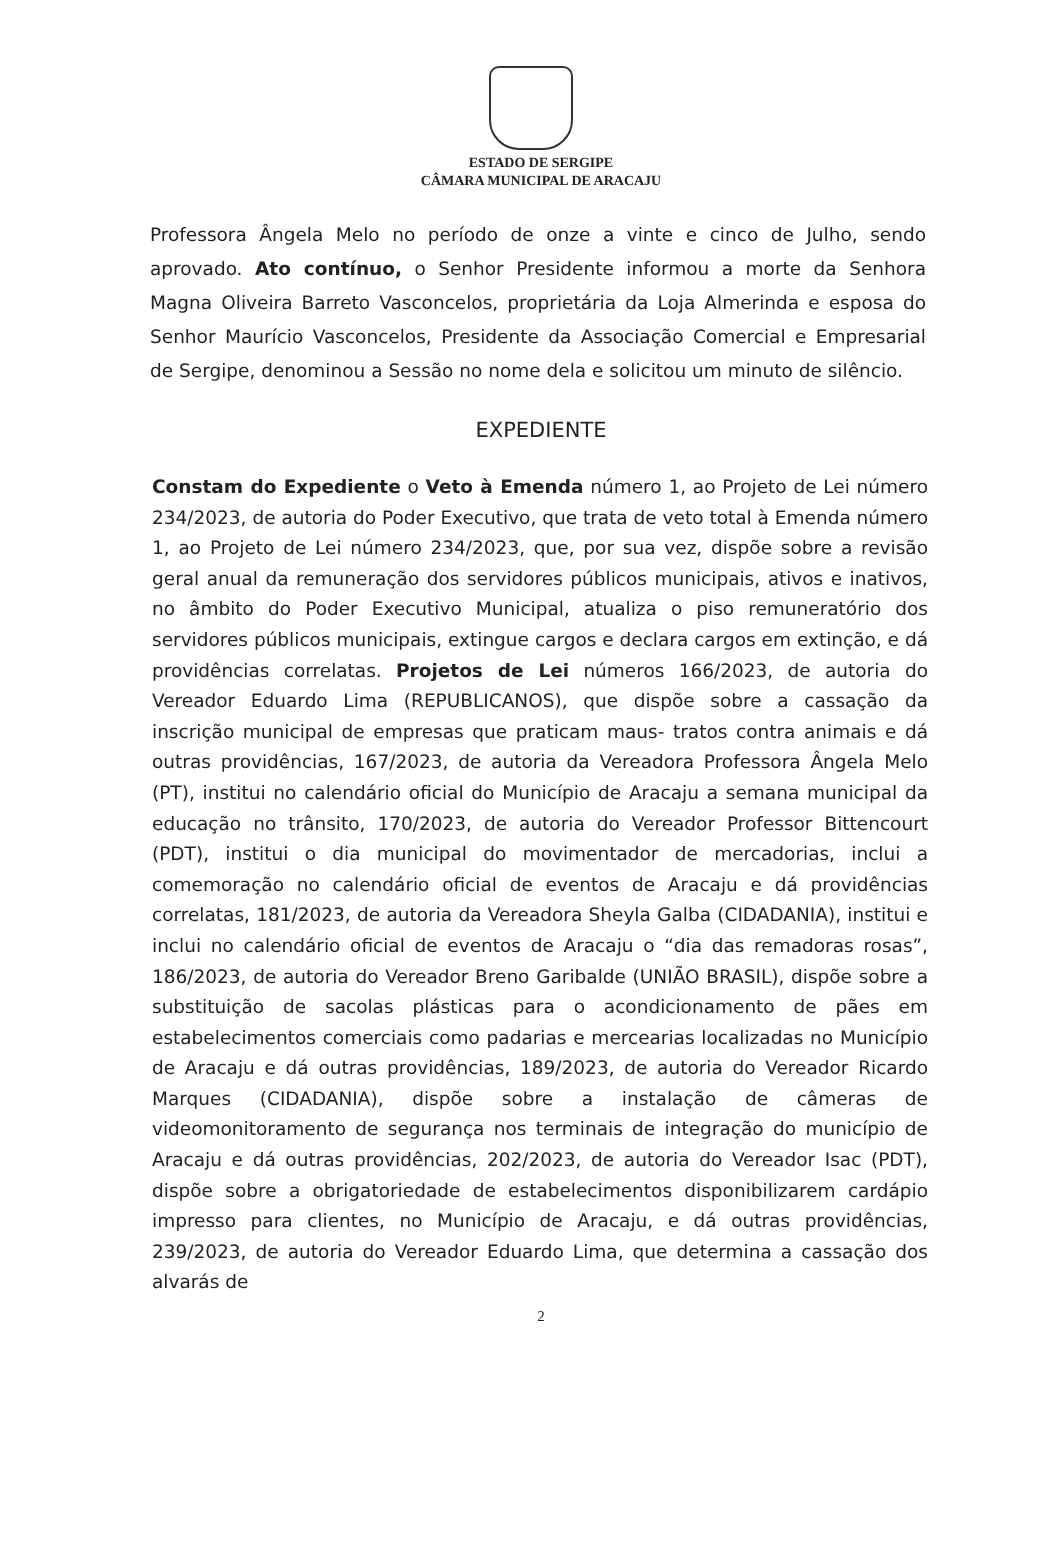ESTADO DE SERGIPE
CÂMARA MUNICIPAL DE ARACAJU
Professora Ângela Melo no período de onze a vinte e cinco de Julho, sendo aprovado. Ato contínuo, o Senhor Presidente informou a morte da Senhora Magna Oliveira Barreto Vasconcelos, proprietária da Loja Almerinda e esposa do Senhor Maurício Vasconcelos, Presidente da Associação Comercial e Empresarial de Sergipe, denominou a Sessão no nome dela e solicitou um minuto de silêncio.
EXPEDIENTE
Constam do Expediente o Veto à Emenda número 1, ao Projeto de Lei número 234/2023, de autoria do Poder Executivo, que trata de veto total à Emenda número 1, ao Projeto de Lei número 234/2023, que, por sua vez, dispõe sobre a revisão geral anual da remuneração dos servidores públicos municipais, ativos e inativos, no âmbito do Poder Executivo Municipal, atualiza o piso remuneratório dos servidores públicos municipais, extingue cargos e declara cargos em extinção, e dá providências correlatas. Projetos de Lei números 166/2023, de autoria do Vereador Eduardo Lima (REPUBLICANOS), que dispõe sobre a cassação da inscrição municipal de empresas que praticam maus- tratos contra animais e dá outras providências, 167/2023, de autoria da Vereadora Professora Ângela Melo (PT), institui no calendário oficial do Município de Aracaju a semana municipal da educação no trânsito, 170/2023, de autoria do Vereador Professor Bittencourt (PDT), institui o dia municipal do movimentador de mercadorias, inclui a comemoração no calendário oficial de eventos de Aracaju e dá providências correlatas, 181/2023, de autoria da Vereadora Sheyla Galba (CIDADANIA), institui e inclui no calendário oficial de eventos de Aracaju o “dia das remadoras rosas”, 186/2023, de autoria do Vereador Breno Garibalde (UNIÃO BRASIL), dispõe sobre a substituição de sacolas plásticas para o acondicionamento de pães em estabelecimentos comerciais como padarias e mercearias localizadas no Município de Aracaju e dá outras providências, 189/2023, de autoria do Vereador Ricardo Marques (CIDADANIA), dispõe sobre a instalação de câmeras de videomonitoramento de segurança nos terminais de integração do município de Aracaju e dá outras providências, 202/2023, de autoria do Vereador Isac (PDT), dispõe sobre a obrigatoriedade de estabelecimentos disponibilizarem cardápio impresso para clientes, no Município de Aracaju, e dá outras providências, 239/2023, de autoria do Vereador Eduardo Lima, que determina a cassação dos alvarás de
2